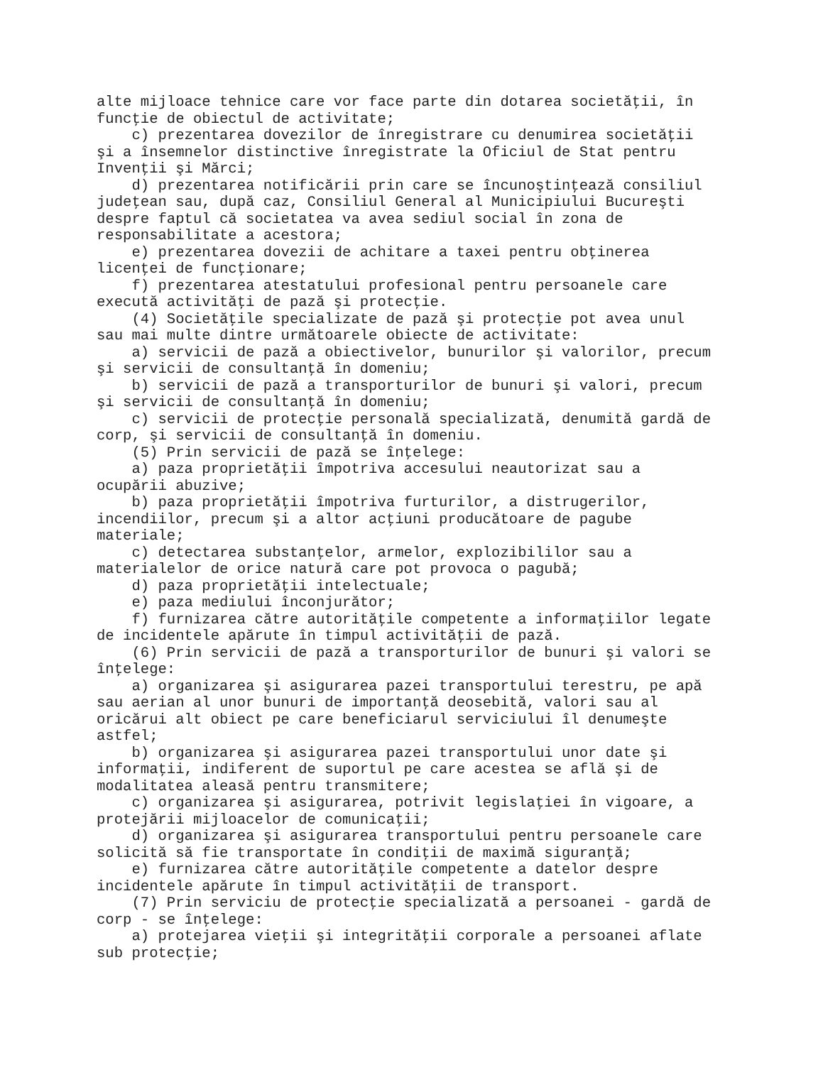alte mijloace tehnice care vor face parte din dotarea societăţii, în
funcţie de obiectul de activitate;
    c) prezentarea dovezilor de înregistrare cu denumirea societăţii
şi a însemnelor distinctive înregistrate la Oficiul de Stat pentru
Invenţii şi Mărci;
    d) prezentarea notificării prin care se încunoştinţează consiliul
judeţean sau, după caz, Consiliul General al Municipiului Bucureşti
despre faptul că societatea va avea sediul social în zona de
responsabilitate a acestora;
    e) prezentarea dovezii de achitare a taxei pentru obţinerea
licenţei de funcţionare;
    f) prezentarea atestatului profesional pentru persoanele care
execută activităţi de pază şi protecţie.
    (4) Societăţile specializate de pază şi protecţie pot avea unul
sau mai multe dintre următoarele obiecte de activitate:
    a) servicii de pază a obiectivelor, bunurilor şi valorilor, precum
şi servicii de consultanţă în domeniu;
    b) servicii de pază a transporturilor de bunuri şi valori, precum
şi servicii de consultanţă în domeniu;
    c) servicii de protecţie personală specializată, denumită gardă de
corp, şi servicii de consultanţă în domeniu.
    (5) Prin servicii de pază se înţelege:
    a) paza proprietăţii împotriva accesului neautorizat sau a
ocupării abuzive;
    b) paza proprietăţii împotriva furturilor, a distrugerilor,
incendiilor, precum şi a altor acţiuni producătoare de pagube
materiale;
    c) detectarea substanţelor, armelor, explozibililor sau a
materialelor de orice natură care pot provoca o pagubă;
    d) paza proprietăţii intelectuale;
    e) paza mediului înconjurător;
    f) furnizarea către autorităţile competente a informaţiilor legate
de incidentele apărute în timpul activităţii de pază.
    (6) Prin servicii de pază a transporturilor de bunuri şi valori se
înţelege:
    a) organizarea şi asigurarea pazei transportului terestru, pe apă
sau aerian al unor bunuri de importanţă deosebită, valori sau al
oricărui alt obiect pe care beneficiarul serviciului îl denumeşte
astfel;
    b) organizarea şi asigurarea pazei transportului unor date şi
informaţii, indiferent de suportul pe care acestea se află şi de
modalitatea aleasă pentru transmitere;
    c) organizarea şi asigurarea, potrivit legislaţiei în vigoare, a
protejării mijloacelor de comunicaţii;
    d) organizarea şi asigurarea transportului pentru persoanele care
solicită să fie transportate în condiţii de maximă siguranţă;
    e) furnizarea către autorităţile competente a datelor despre
incidentele apărute în timpul activităţii de transport.
    (7) Prin serviciu de protecţie specializată a persoanei - gardă de
corp - se înţelege:
    a) protejarea vieţii şi integrităţii corporale a persoanei aflate
sub protecţie;